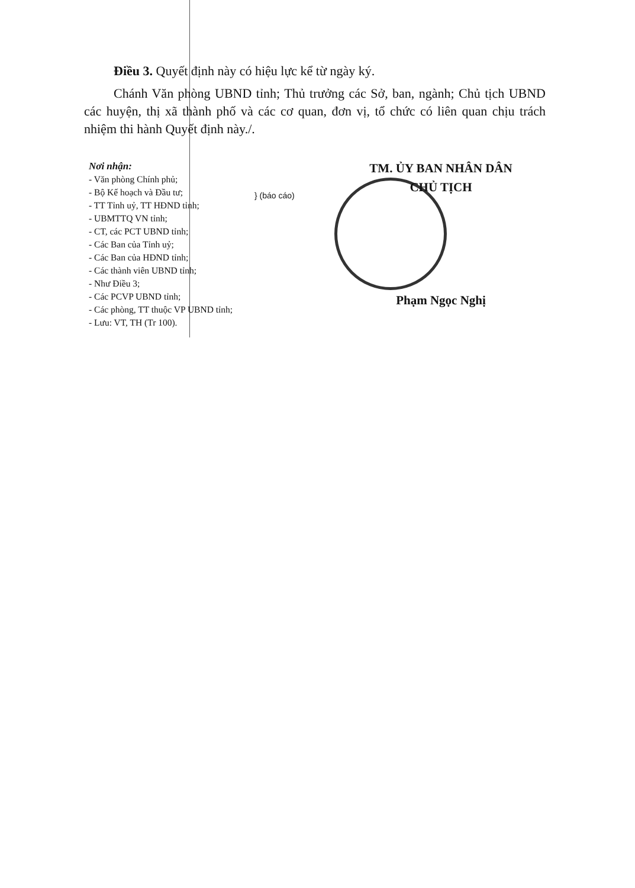Điều 3. Quyết định này có hiệu lực kể từ ngày ký.
Chánh Văn phòng UBND tỉnh; Thủ trưởng các Sở, ban, ngành; Chủ tịch UBND các huyện, thị xã thành phố và các cơ quan, đơn vị, tổ chức có liên quan chịu trách nhiệm thi hành Quyết định này./.
Nơi nhận:
- Văn phòng Chính phủ;
- Bộ Kế hoạch và Đầu tư;
- TT Tỉnh uỷ, TT HĐND tỉnh;
- UBMTTQ VN tỉnh;
- CT, các PCT UBND tỉnh;
- Các Ban của Tỉnh uỷ;
- Các Ban của HĐND tỉnh;
- Các thành viên UBND tỉnh;
- Như Điều 3;
- Các PCVP UBND tỉnh;
- Các phòng, TT thuộc VP UBND tỉnh;
- Lưu: VT, TH (Tr 100).
} (báo cáo)
TM. ỦY BAN NHÂN DÂN
CHỦ TỊCH
Phạm Ngọc Nghị